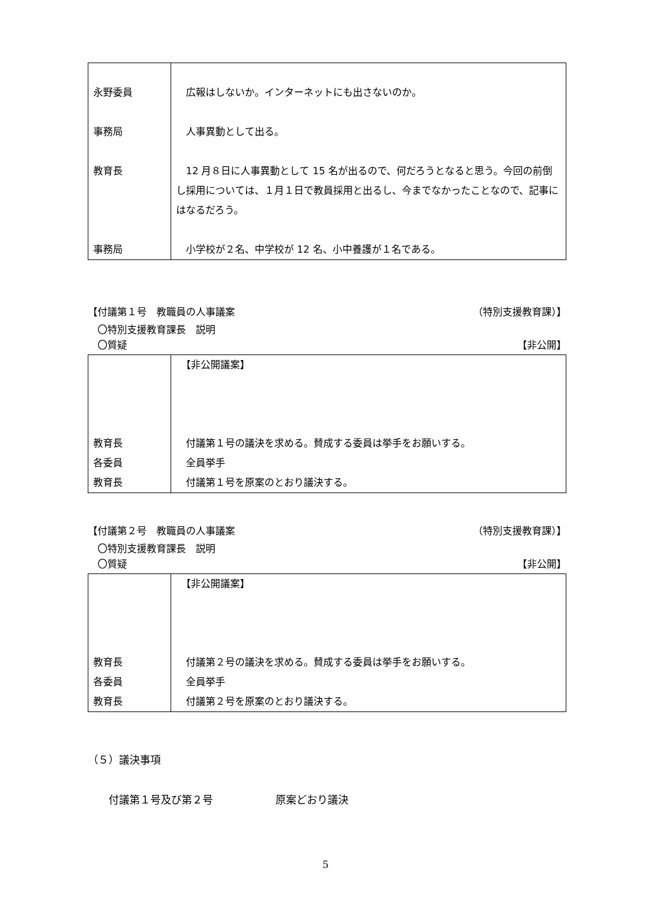| 永野委員 事務局 教育長 事務局 | 広報はしないか。インターネットにも出さないのか。 人事異動として出る。 12 月８日に人事異動として 15 名が出るので、何だろうとなると思う。今回の前倒し採用については、１月１日で教員採用と出るし、今までなかったことなので、記事にはなるだろう。 小学校が２名、中学校が 12 名、小中養護が１名である。 |
【付議第１号　教職員の人事議案 （特別支援教育課）】
　〇特別支援教育課長　説明
　〇質疑 【非公開】
| 教育長 各委員 教育長 | 【非公開議案】 付議第１号の議決を求める。賛成する委員は挙手をお願いする。 全員挙手 付議第１号を原案のとおり議決する。 |
【付議第２号　教職員の人事議案 （特別支援教育課）】
　〇特別支援教育課長　説明
　〇質疑 【非公開】
| 教育長 各委員 教育長 | 【非公開議案】 付議第２号の議決を求める。賛成する委員は挙手をお願いする。 全員挙手 付議第２号を原案のとおり議決する。 |
（５）議決事項
　　付議第１号及び第２号　　　　　　原案どおり議決
5